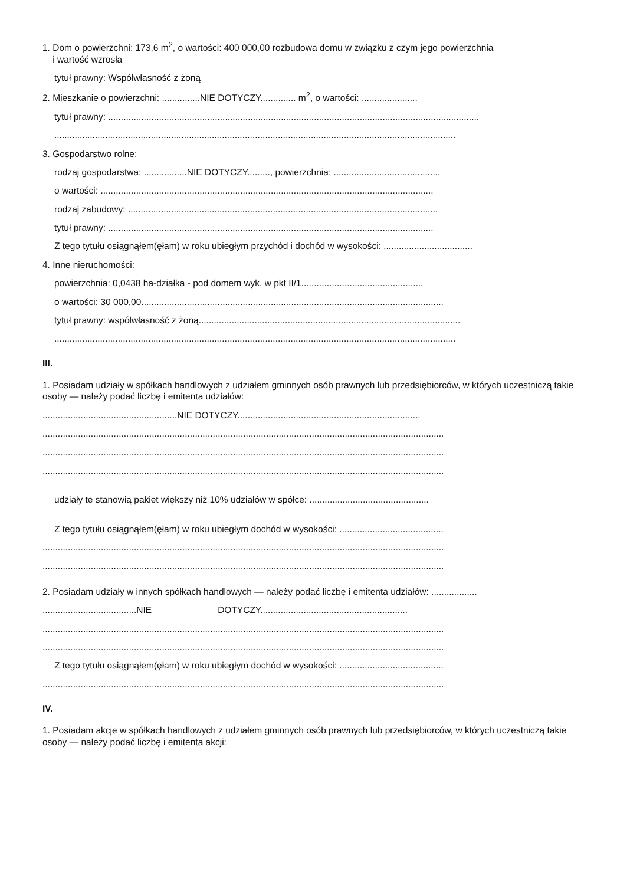1. Dom o powierzchni: 173,6 m<sup>2</sup>, o wartości: 400 000,00 rozbudowa domu w związku z czym jego powierzchnia
i wartość wzrosła
tytuł prawny: Współwłasność z żoną
2. Mieszkanie o powierzchni: ...............NIE DOTYCZY.............. m<sup>2</sup>, o wartości: ......................
tytuł prawny: ..................................................................................................................................................
..............................................................................................................................................................
3. Gospodarstwo rolne:
rodzaj gospodarstwa: .................NIE DOTYCZY........., powierzchnia: ..........................................
o wartości: ...................................................................................................................................
rodzaj zabudowy: ..........................................................................................................................
tytuł prawny: ................................................................................................................................
Z tego tytułu osiągnąłem(ęłam) w roku ubiegłym przychód i dochód w wysokości: ...................................
4. Inne nieruchomości:
powierzchnia: 0,0438 ha-działka - pod domem wyk. w pkt II/1................................................
o wartości: 30 000,00.......................................................................................................................
tytuł prawny: współwłasność z żoną.......................................................................................................
..............................................................................................................................................................
III.
1. Posiadam udziały w spółkach handlowych z udziałem gminnych osób prawnych lub przedsiębiorców, w których uczestniczą takie osoby — należy podać liczbę i emitenta udziałów:
.....................................................NIE DOTYCZY........................................................................
..............................................................................................................................................................
..............................................................................................................................................................
..............................................................................................................................................................
udziały te stanowią pakiet większy niż 10% udziałów w spółce: ...............................................
Z tego tytułu osiągnąłem(ęłam) w roku ubiegłym dochód w wysokości: .........................................
..............................................................................................................................................................
..............................................................................................................................................................
2. Posiadam udziały w innych spółkach handlowych — należy podać liczbę i emitenta udziałów: ..................
.....................................NIE DOTYCZY..........................................................
..............................................................................................................................................................
..............................................................................................................................................................
Z tego tytułu osiągnąłem(ęłam) w roku ubiegłym dochód w wysokości: .........................................
..............................................................................................................................................................
IV.
1. Posiadam akcje w spółkach handlowych z udziałem gminnych osób prawnych lub przedsiębiorców, w których uczestniczą takie osoby — należy podać liczbę i emitenta akcji: